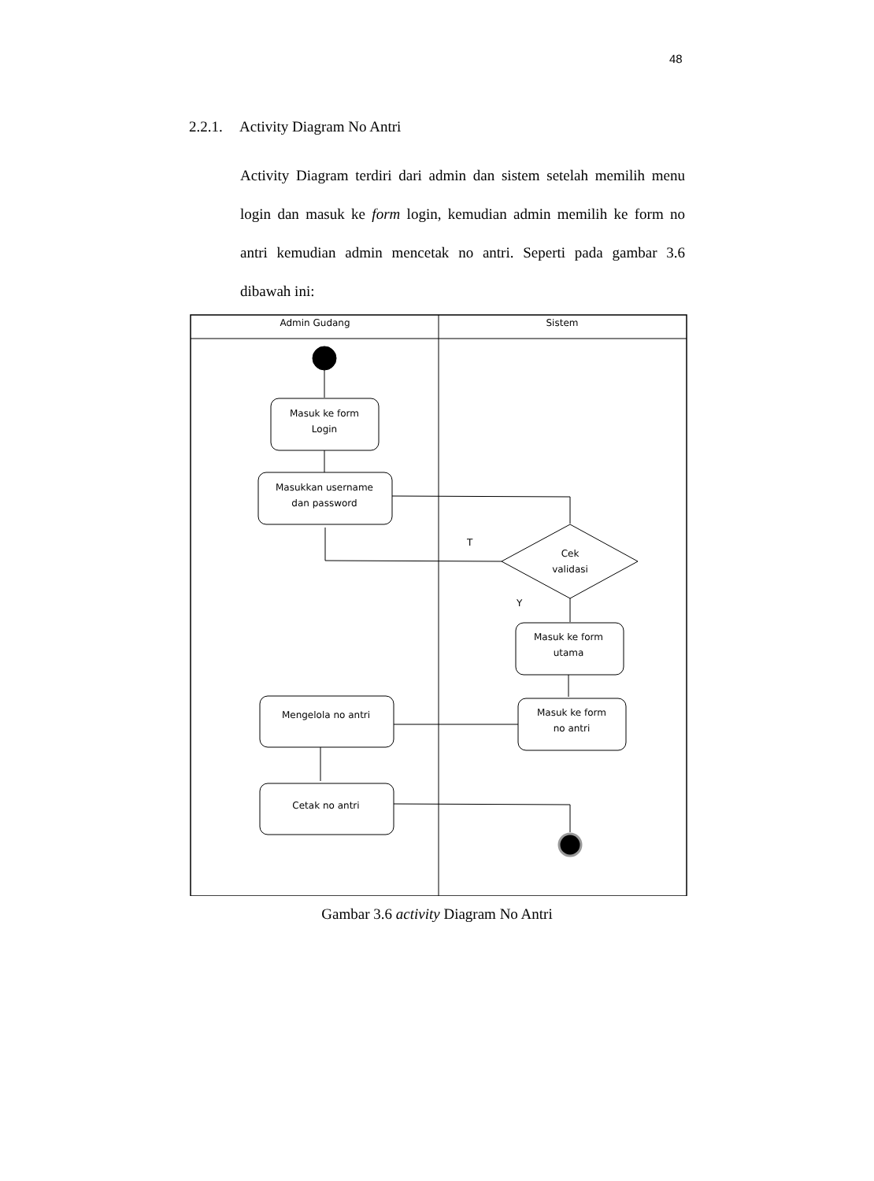48
2.2.1. Activity Diagram No Antri
Activity Diagram terdiri dari admin dan sistem setelah memilih menu login dan masuk ke form login, kemudian admin memilih ke form no antri kemudian admin mencetak no antri. Seperti pada gambar 3.6 dibawah ini:
Admin Gudang
Sistem
Masuk ke form
Login
Masukkan username
dan password
Cek
validasi
T
Y
Masuk ke form
utama
Masuk ke form
no antri
Mengelola no antri
Cetak no antri
Gambar 3.6 activity Diagram No Antri